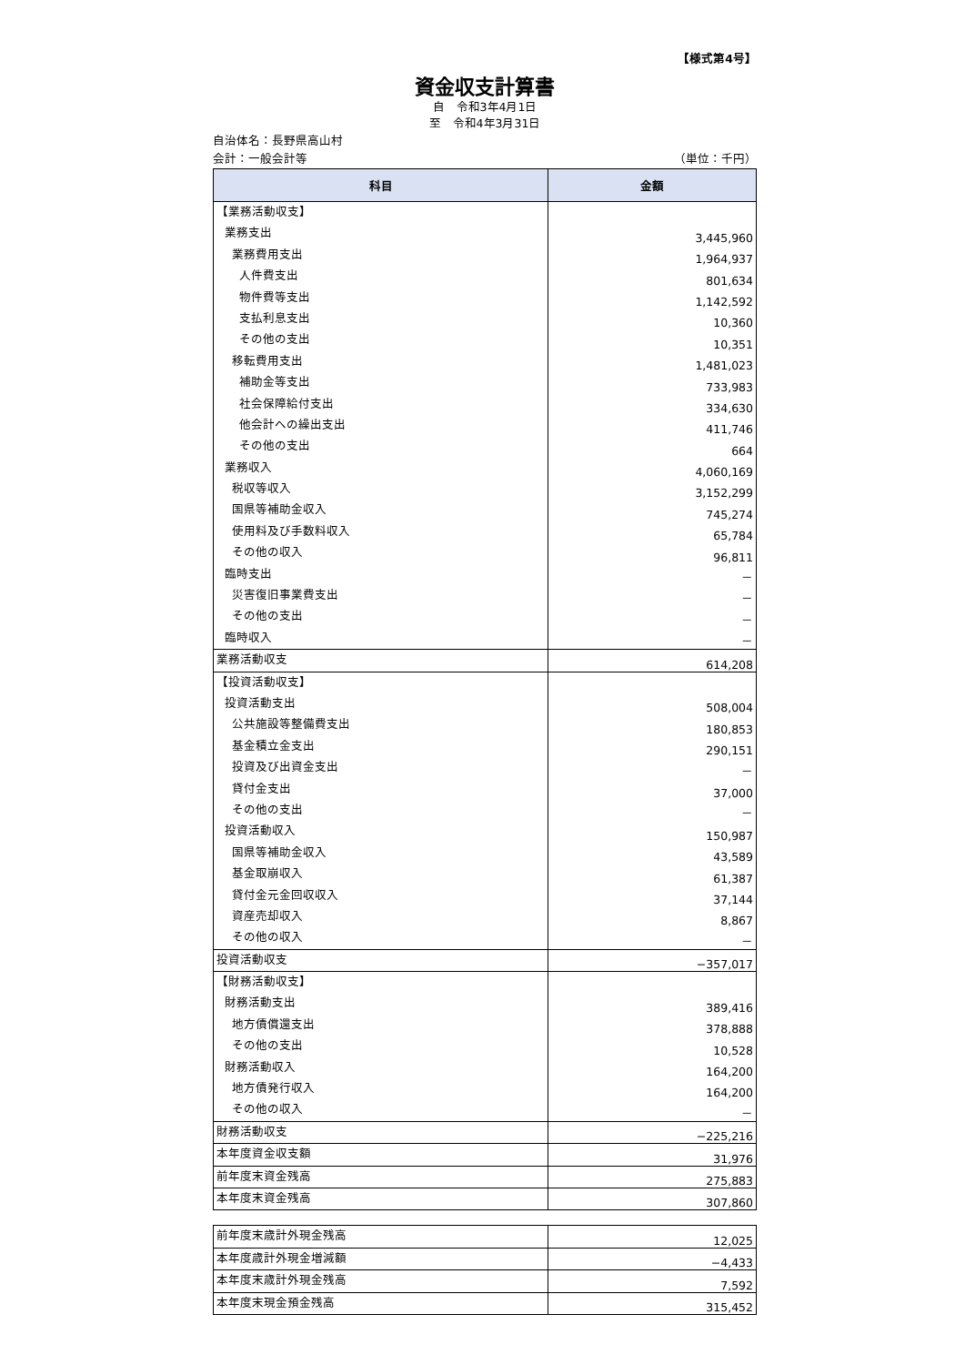【様式第4号】
資金収支計算書
自　令和3年4月1日
至　令和4年3月31日
自治体名：長野県高山村
会計：一般会計等 （単位：千円）
| 科目 | 金額 |
| --- | --- |
| 【業務活動収支】 | |
| 業務支出 | 3,445,960 |
| 業務費用支出 | 1,964,937 |
| 人件費支出 | 801,634 |
| 物件費等支出 | 1,142,592 |
| 支払利息支出 | 10,360 |
| その他の支出 | 10,351 |
| 移転費用支出 | 1,481,023 |
| 補助金等支出 | 733,983 |
| 社会保障給付支出 | 334,630 |
| 他会計への繰出支出 | 411,746 |
| その他の支出 | 664 |
| 業務収入 | 4,060,169 |
| 税収等収入 | 3,152,299 |
| 国県等補助金収入 | 745,274 |
| 使用料及び手数料収入 | 65,784 |
| その他の収入 | 96,811 |
| 臨時支出 | － |
| 災害復旧事業費支出 | － |
| その他の支出 | － |
| 臨時収入 | － |
| 業務活動収支 | 614,208 |
| 【投資活動収支】 | |
| 投資活動支出 | 508,004 |
| 公共施設等整備費支出 | 180,853 |
| 基金積立金支出 | 290,151 |
| 投資及び出資金支出 | － |
| 貸付金支出 | 37,000 |
| その他の支出 | － |
| 投資活動収入 | 150,987 |
| 国県等補助金収入 | 43,589 |
| 基金取崩収入 | 61,387 |
| 貸付金元金回収収入 | 37,144 |
| 資産売却収入 | 8,867 |
| その他の収入 | － |
| 投資活動収支 | −357,017 |
| 【財務活動収支】 | |
| 財務活動支出 | 389,416 |
| 地方債償還支出 | 378,888 |
| その他の支出 | 10,528 |
| 財務活動収入 | 164,200 |
| 地方債発行収入 | 164,200 |
| その他の収入 | － |
| 財務活動収支 | −225,216 |
| 本年度資金収支額 | 31,976 |
| 前年度末資金残高 | 275,883 |
| 本年度末資金残高 | 307,860 |
| 前年度末歳計外現金残高 | 12,025 |
| 本年度歳計外現金増減額 | −4,433 |
| 本年度末歳計外現金残高 | 7,592 |
| 本年度末現金預金残高 | 315,452 |